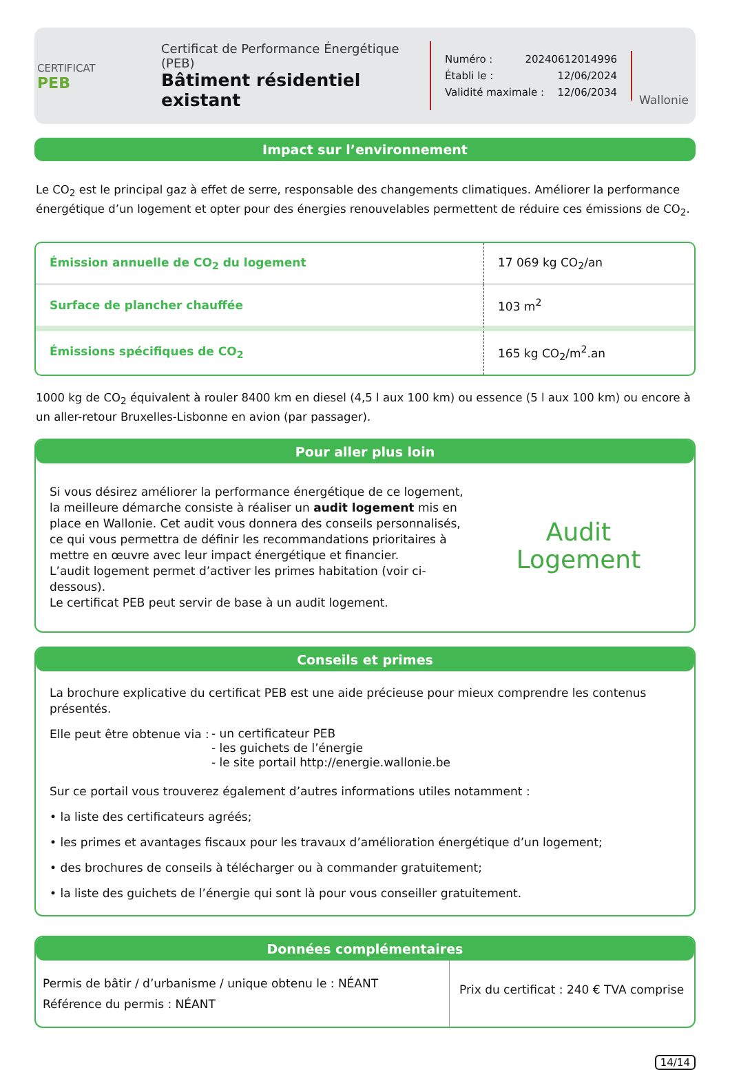CERTIFICAT
PEB
Certificat de Performance Énergétique (PEB)
Bâtiment résidentiel existant
Numéro : 20240612014996
Établi le : 12/06/2024
Validité maximale : 12/06/2034
Wallonie
Impact sur l’environnement
Le CO<sub>2</sub> est le principal gaz à effet de serre, responsable des changements climatiques. Améliorer la performance énergétique d’un logement et opter pour des énergies renouvelables permettent de réduire ces émissions de CO<sub>2</sub>.
| Émission annuelle de CO<sub>2</sub> du logement | 17 069 kg CO<sub>2</sub>/an |
| Surface de plancher chauffée | 103 m<sup>2</sup> |
| Émissions spécifiques de CO<sub>2</sub> | 165 kg CO<sub>2</sub>/m<sup>2</sup>.an |
1000 kg de CO<sub>2</sub> équivalent à rouler 8400 km en diesel (4,5 l aux 100 km) ou essence (5 l aux 100 km) ou encore à un aller-retour Bruxelles-Lisbonne en avion (par passager).
Pour aller plus loin
Si vous désirez améliorer la performance énergétique de ce logement, la meilleure démarche consiste à réaliser un audit logement mis en place en Wallonie. Cet audit vous donnera des conseils personnalisés, ce qui vous permettra de définir les recommandations prioritaires à mettre en œuvre avec leur impact énergétique et financier.
L’audit logement permet d’activer les primes habitation (voir ci-dessous).
Le certificat PEB peut servir de base à un audit logement.
Audit
Logement
Conseils et primes
La brochure explicative du certificat PEB est une aide précieuse pour mieux comprendre les contenus présentés.
Elle peut être obtenue via :
- un certificateur PEB
- les guichets de l’énergie
- le site portail http://energie.wallonie.be
Sur ce portail vous trouverez également d’autres informations utiles notamment :
• la liste des certificateurs agréés;
• les primes et avantages fiscaux pour les travaux d’amélioration énergétique d’un logement;
• des brochures de conseils à télécharger ou à commander gratuitement;
• la liste des guichets de l’énergie qui sont là pour vous conseiller gratuitement.
Données complémentaires
Permis de bâtir / d’urbanisme / unique obtenu le : NÉANT
Référence du permis : NÉANT
Prix du certificat : 240 € TVA comprise
14/14